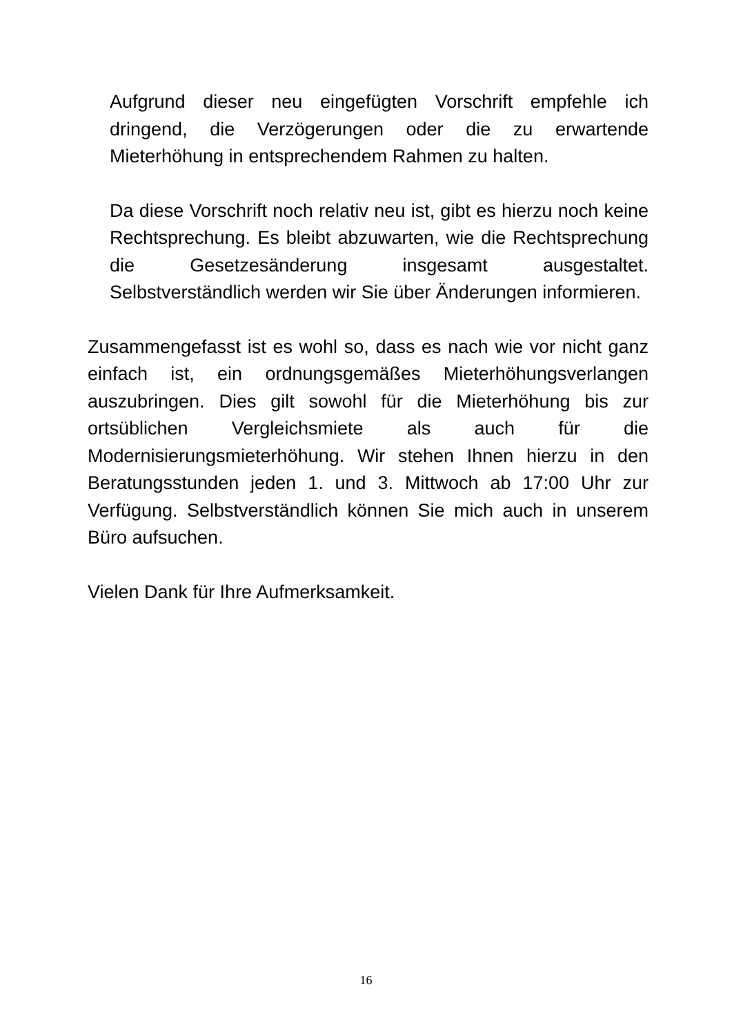Aufgrund dieser neu eingefügten Vorschrift empfehle ich dringend, die Verzögerungen oder die zu erwartende Mieterhöhung in entsprechendem Rahmen zu halten.
Da diese Vorschrift noch relativ neu ist, gibt es hierzu noch keine Rechtsprechung. Es bleibt abzuwarten, wie die Rechtsprechung die Gesetzesänderung insgesamt ausgestaltet. Selbstverständlich werden wir Sie über Änderungen informieren.
Zusammengefasst ist es wohl so, dass es nach wie vor nicht ganz einfach ist, ein ordnungsgemäßes Mieterhöhungsverlangen auszubringen. Dies gilt sowohl für die Mieterhöhung bis zur ortsüblichen Vergleichsmiete als auch für die Modernisierungsmieterhöhung. Wir stehen Ihnen hierzu in den Beratungsstunden jeden 1. und 3. Mittwoch ab 17:00 Uhr zur Verfügung. Selbstverständlich können Sie mich auch in unserem Büro aufsuchen.
Vielen Dank für Ihre Aufmerksamkeit.
16